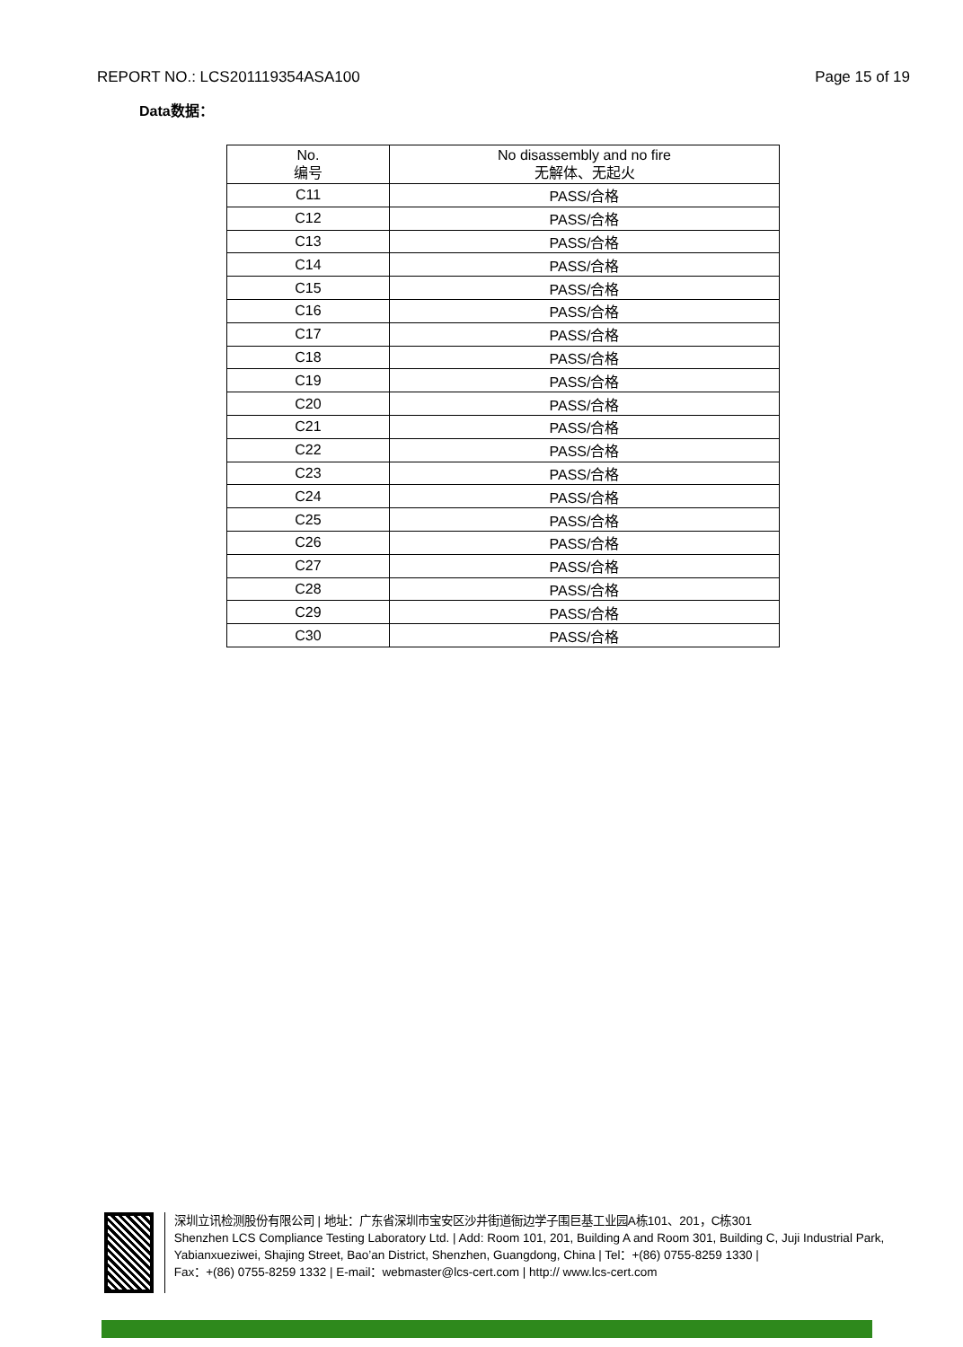REPORT NO.: LCS201119354ASA100 Page 15 of 19
Data数据：
| No. 编号 | No disassembly and no fire 无解体、无起火 |
| --- | --- |
| C11 | PASS/合格 |
| C12 | PASS/合格 |
| C13 | PASS/合格 |
| C14 | PASS/合格 |
| C15 | PASS/合格 |
| C16 | PASS/合格 |
| C17 | PASS/合格 |
| C18 | PASS/合格 |
| C19 | PASS/合格 |
| C20 | PASS/合格 |
| C21 | PASS/合格 |
| C22 | PASS/合格 |
| C23 | PASS/合格 |
| C24 | PASS/合格 |
| C25 | PASS/合格 |
| C26 | PASS/合格 |
| C27 | PASS/合格 |
| C28 | PASS/合格 |
| C29 | PASS/合格 |
| C30 | PASS/合格 |
深圳立讯检测股份有限公司 | 地址：广东省深圳市宝安区沙井街道衙边学子围巨基工业园A栋101、201，C栋301
Shenzhen LCS Compliance Testing Laboratory Ltd. | Add: Room 101, 201, Building A and Room 301, Building C, Juji Industrial Park, Yabianxueziwei, Shajing Street, Bao’an District, Shenzhen, Guangdong, China | Tel：+(86) 0755-8259 1330 |
Fax：+(86) 0755-8259 1332 | E-mail：webmaster@lcs-cert.com | http:// www.lcs-cert.com